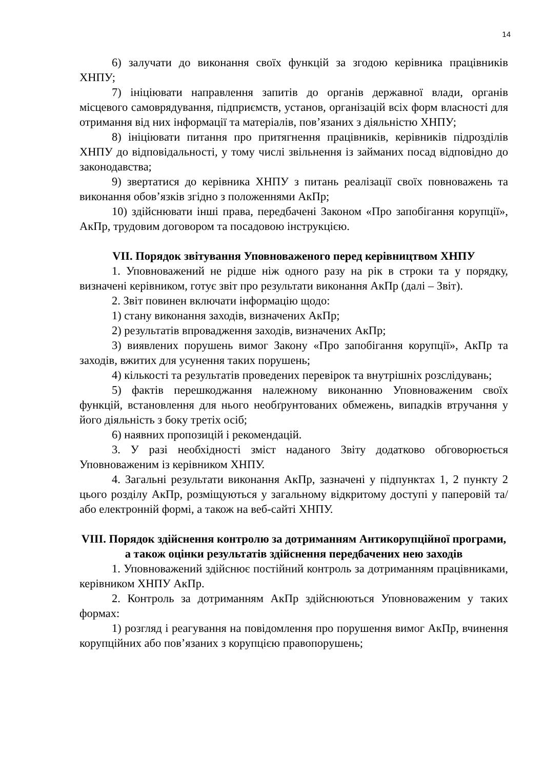14
6) залучати до виконання своїх функцій за згодою керівника працівників ХНПУ;
7) ініціювати направлення запитів до органів державної влади, органів місцевого самоврядування, підприємств, установ, організацій всіх форм власності для отримання від них інформації та матеріалів, пов’язаних з діяльністю ХНПУ;
8) ініціювати питання про притягнення працівників, керівників підрозділів ХНПУ до відповідальності, у тому числі звільнення із займаних посад відповідно до законодавства;
9) звертатися до керівника ХНПУ з питань реалізації своїх повноважень та виконання обов’язків згідно з положеннями АкПр;
10) здійснювати інші права, передбачені Законом «Про запобігання корупції», АкПр, трудовим договором та посадовою інструкцією.
VII. Порядок звітування Уповноваженого перед керівництвом ХНПУ
1. Уповноважений не рідше ніж одного разу на рік в строки та у порядку, визначені керівником, готує звіт про результати виконання АкПр (далі – Звіт).
2. Звіт повинен включати інформацію щодо:
1) стану виконання заходів, визначених АкПр;
2) результатів впровадження заходів, визначених АкПр;
3) виявлених порушень вимог Закону «Про запобігання корупції», АкПр та заходів, вжитих для усунення таких порушень;
4) кількості та результатів проведених перевірок та внутрішніх розслідувань;
5) фактів перешкоджання належному виконанню Уповноваженим своїх функцій, встановлення для нього необґрунтованих обмежень, випадків втручання у його діяльність з боку третіх осіб;
6) наявних пропозицій і рекомендацій.
3. У разі необхідності зміст наданого Звіту додатково обговорюється Уповноваженим із керівником ХНПУ.
4. Загальні результати виконання АкПр, зазначені у підпунктах 1, 2 пункту 2 цього розділу АкПр, розміщуються у загальному відкритому доступі у паперовій та/або електронній формі, а також на веб-сайті ХНПУ.
VIII. Порядок здійснення контролю за дотриманням Антикорупційної програми, а також оцінки результатів здійснення передбачених нею заходів
1. Уповноважений здійснює постійний контроль за дотриманням працівниками, керівником ХНПУ АкПр.
2. Контроль за дотриманням АкПр здійснюються Уповноваженим у таких формах:
1) розгляд і реагування на повідомлення про порушення вимог АкПр, вчинення корупційних або пов’язаних з корупцією правопорушень;